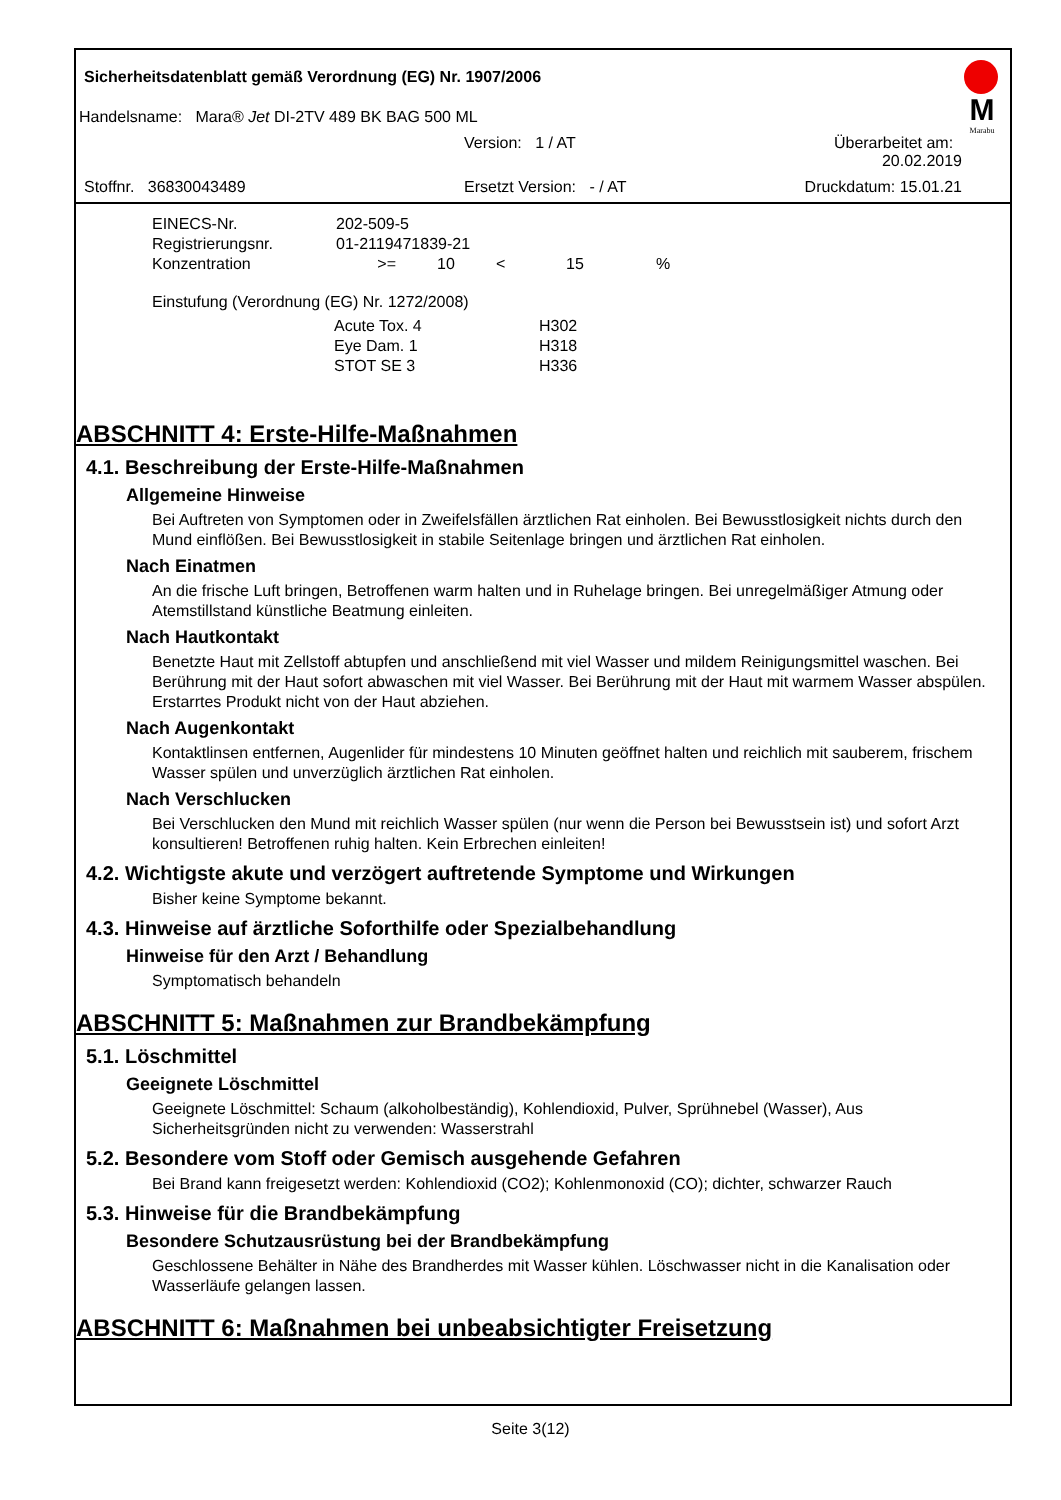Sicherheitsdatenblatt gemäß Verordnung (EG) Nr. 1907/2006
M
Marabu
Handelsname: Mara® Jet DI-2TV 489 BK BAG 500 ML
Version: 1 / AT Überarbeitet am: 20.02.2019
Stoffnr. 36830043489 Ersetzt Version: - / AT Druckdatum: 15.01.21
| EINECS-Nr. | 202-509-5 | | | | |
| Registrierungsnr. | 01-2119471839-21 | | | | |
| Konzentration | >= | 10 | < | 15 | % |
Einstufung (Verordnung (EG) Nr. 1272/2008)
| Acute Tox. 4 | H302 |
| Eye Dam. 1 | H318 |
| STOT SE 3 | H336 |
ABSCHNITT 4: Erste-Hilfe-Maßnahmen
4.1. Beschreibung der Erste-Hilfe-Maßnahmen
Allgemeine Hinweise
Bei Auftreten von Symptomen oder in Zweifelsfällen ärztlichen Rat einholen. Bei Bewusstlosigkeit nichts durch den Mund einflößen. Bei Bewusstlosigkeit in stabile Seitenlage bringen und ärztlichen Rat einholen.
Nach Einatmen
An die frische Luft bringen, Betroffenen warm halten und in Ruhelage bringen. Bei unregelmäßiger Atmung oder Atemstillstand künstliche Beatmung einleiten.
Nach Hautkontakt
Benetzte Haut mit Zellstoff abtupfen und anschließend mit viel Wasser und mildem Reinigungsmittel waschen. Bei Berührung mit der Haut sofort abwaschen mit viel Wasser. Bei Berührung mit der Haut mit warmem Wasser abspülen. Erstarrtes Produkt nicht von der Haut abziehen.
Nach Augenkontakt
Kontaktlinsen entfernen, Augenlider für mindestens 10 Minuten geöffnet halten und reichlich mit sauberem, frischem Wasser spülen und unverzüglich ärztlichen Rat einholen.
Nach Verschlucken
Bei Verschlucken den Mund mit reichlich Wasser spülen (nur wenn die Person bei Bewusstsein ist) und sofort Arzt konsultieren! Betroffenen ruhig halten. Kein Erbrechen einleiten!
4.2. Wichtigste akute und verzögert auftretende Symptome und Wirkungen
Bisher keine Symptome bekannt.
4.3. Hinweise auf ärztliche Soforthilfe oder Spezialbehandlung
Hinweise für den Arzt / Behandlung
Symptomatisch behandeln
ABSCHNITT 5: Maßnahmen zur Brandbekämpfung
5.1. Löschmittel
Geeignete Löschmittel
Geeignete Löschmittel: Schaum (alkoholbeständig), Kohlendioxid, Pulver, Sprühnebel (Wasser), Aus Sicherheitsgründen nicht zu verwenden: Wasserstrahl
5.2. Besondere vom Stoff oder Gemisch ausgehende Gefahren
Bei Brand kann freigesetzt werden: Kohlendioxid (CO2); Kohlenmonoxid (CO); dichter, schwarzer Rauch
5.3. Hinweise für die Brandbekämpfung
Besondere Schutzausrüstung bei der Brandbekämpfung
Geschlossene Behälter in Nähe des Brandherdes mit Wasser kühlen. Löschwasser nicht in die Kanalisation oder Wasserläufe gelangen lassen.
ABSCHNITT 6: Maßnahmen bei unbeabsichtigter Freisetzung
Seite 3(12)